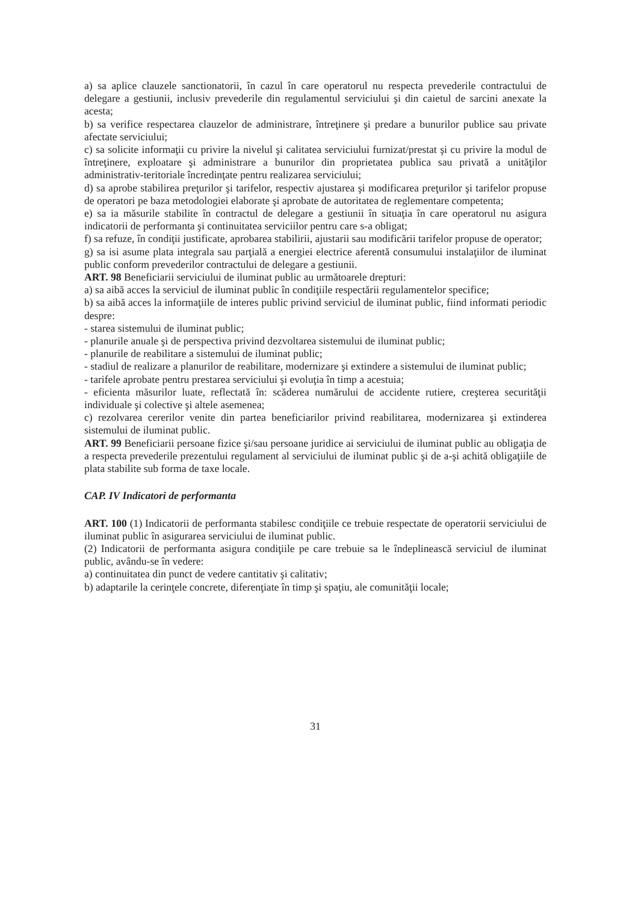a) sa aplice clauzele sanctionatorii, în cazul în care operatorul nu respecta prevederile contractului de delegare a gestiunii, inclusiv prevederile din regulamentul serviciului şi din caietul de sarcini anexate la acesta;
b) sa verifice respectarea clauzelor de administrare, întreţinere şi predare a bunurilor publice sau private afectate serviciului;
c) sa solicite informaţii cu privire la nivelul şi calitatea serviciului furnizat/prestat şi cu privire la modul de întreţinere, exploatare şi administrare a bunurilor din proprietatea publica sau privată a unităţilor administrativ-teritoriale încredinţate pentru realizarea serviciului;
d) sa aprobe stabilirea preţurilor şi tarifelor, respectiv ajustarea şi modificarea preţurilor şi tarifelor propuse de operatori pe baza metodologiei elaborate şi aprobate de autoritatea de reglementare competenta;
e) sa ia măsurile stabilite în contractul de delegare a gestiunii în situaţia în care operatorul nu asigura indicatorii de performanta şi continuitatea serviciilor pentru care s-a obligat;
f) sa refuze, în condiţii justificate, aprobarea stabilirii, ajustarii sau modificării tarifelor propuse de operator;
g) sa isi asume plata integrala sau parţială a energiei electrice aferentă consumului instalaţiilor de iluminat public conform prevederilor contractului de delegare a gestiunii.
ART. 98 Beneficiarii serviciului de iluminat public au următoarele drepturi:
a) sa aibă acces la serviciul de iluminat public în condiţiile respectării regulamentelor specifice;
b) sa aibă acces la informaţiile de interes public privind serviciul de iluminat public, fiind informati periodic despre:
- starea sistemului de iluminat public;
- planurile anuale şi de perspectiva privind dezvoltarea sistemului de iluminat public;
- planurile de reabilitare a sistemului de iluminat public;
- stadiul de realizare a planurilor de reabilitare, modernizare şi extindere a sistemului de iluminat public;
- tarifele aprobate pentru prestarea serviciului şi evoluţia în timp a acestuia;
- eficienta măsurilor luate, reflectată în: scăderea numărului de accidente rutiere, creşterea securităţii individuale şi colective şi altele asemenea;
c) rezolvarea cererilor venite din partea beneficiarilor privind reabilitarea, modernizarea şi extinderea sistemului de iluminat public.
ART. 99 Beneficiarii persoane fizice şi/sau persoane juridice ai serviciului de iluminat public au obligaţia de a respecta prevederile prezentului regulament al serviciului de iluminat public şi de a-şi achită obligaţiile de plata stabilite sub forma de taxe locale.
CAP. IV Indicatori de performanta
ART. 100 (1) Indicatorii de performanta stabilesc condiţiile ce trebuie respectate de operatorii serviciului de iluminat public în asigurarea serviciului de iluminat public.
(2) Indicatorii de performanta asigura condiţiile pe care trebuie sa le îndeplinească serviciul de iluminat public, avându-se în vedere:
a) continuitatea din punct de vedere cantitativ şi calitativ;
b) adaptarile la cerinţele concrete, diferenţiate în timp şi spaţiu, ale comunităţii locale;
31